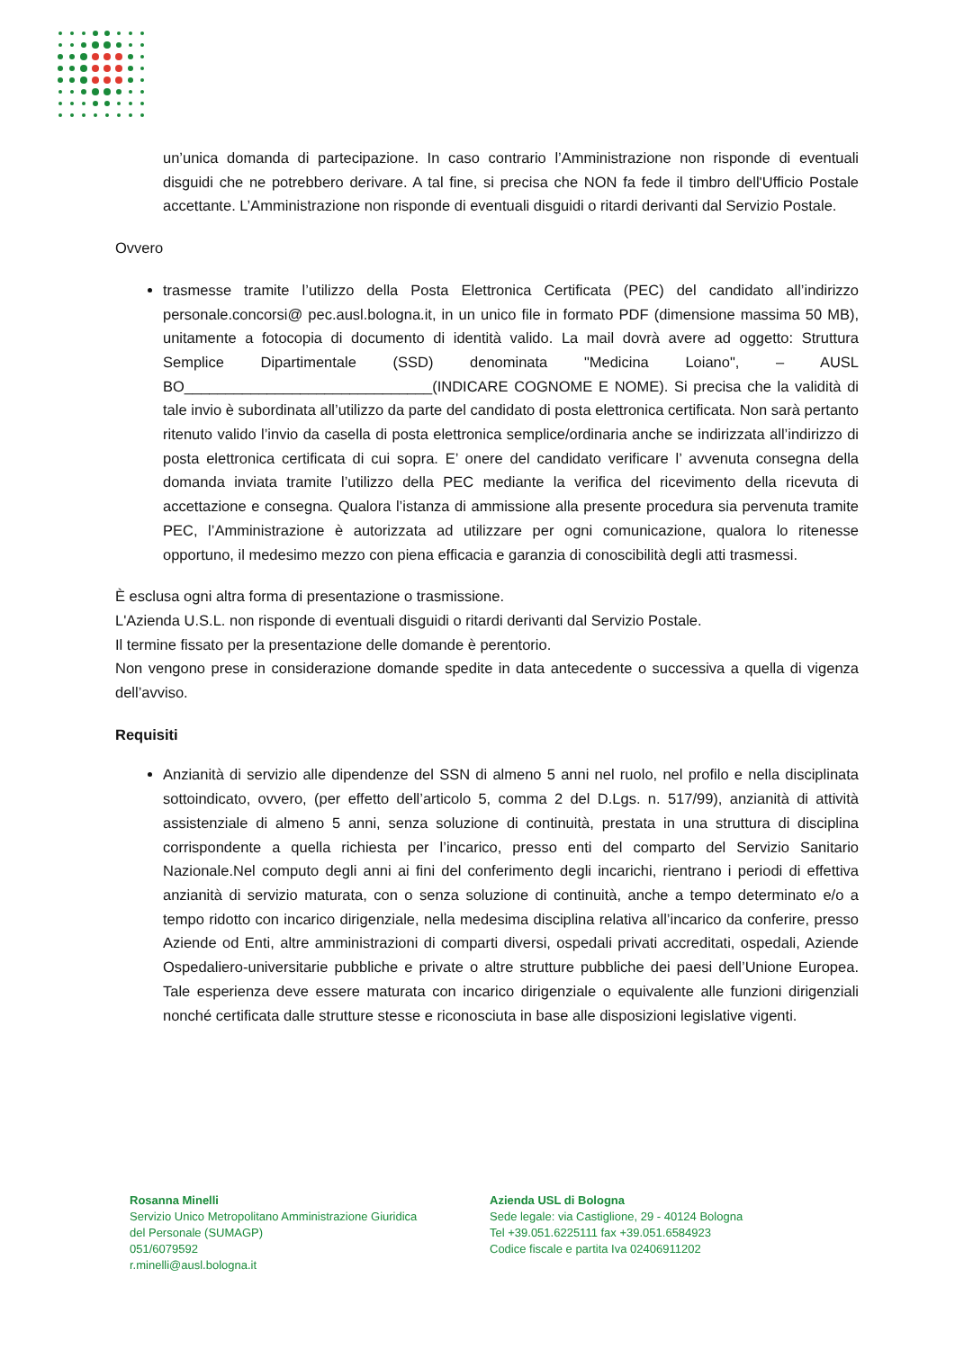un’unica domanda di partecipazione. In caso contrario l’Amministrazione non risponde di eventuali disguidi che ne potrebbero derivare. A tal fine, si precisa che NON fa fede il timbro dell'Ufficio Postale accettante. L’Amministrazione non risponde di eventuali disguidi o ritardi derivanti dal Servizio Postale.
Ovvero
trasmesse tramite l’utilizzo della Posta Elettronica Certificata (PEC) del candidato all’indirizzo personale.concorsi@ pec.ausl.bologna.it, in un unico file in formato PDF (dimensione massima 50 MB), unitamente a fotocopia di documento di identità valido. La mail dovrà avere ad oggetto: Struttura Semplice Dipartimentale (SSD) denominata "Medicina Loiano", – AUSL BO______________________________(INDICARE COGNOME E NOME). Si precisa che la validità di tale invio è subordinata all’utilizzo da parte del candidato di posta elettronica certificata. Non sarà pertanto ritenuto valido l’invio da casella di posta elettronica semplice/ordinaria anche se indirizzata all’indirizzo di posta elettronica certificata di cui sopra. E’ onere del candidato verificare l’ avvenuta consegna della domanda inviata tramite l’utilizzo della PEC mediante la verifica del ricevimento della ricevuta di accettazione e consegna. Qualora l’istanza di ammissione alla presente procedura sia pervenuta tramite PEC, l’Amministrazione è autorizzata ad utilizzare per ogni comunicazione, qualora lo ritenesse opportuno, il medesimo mezzo con piena efficacia e garanzia di conoscibilità degli atti trasmessi.
È esclusa ogni altra forma di presentazione o trasmissione.
L'Azienda U.S.L. non risponde di eventuali disguidi o ritardi derivanti dal Servizio Postale.
Il termine fissato per la presentazione delle domande è perentorio.
Non vengono prese in considerazione domande spedite in data antecedente o successiva a quella di vigenza dell’avviso.
Requisiti
Anzianità di servizio alle dipendenze del SSN di almeno 5 anni nel ruolo, nel profilo e nella disciplinata sottoindicato, ovvero, (per effetto dell’articolo 5, comma 2 del D.Lgs. n. 517/99), anzianità di attività assistenziale di almeno 5 anni, senza soluzione di continuità, prestata in una struttura di disciplina corrispondente a quella richiesta per l’incarico, presso enti del comparto del Servizio Sanitario Nazionale.Nel computo degli anni ai fini del conferimento degli incarichi, rientrano i periodi di effettiva anzianità di servizio maturata, con o senza soluzione di continuità, anche a tempo determinato e/o a tempo ridotto con incarico dirigenziale, nella medesima disciplina relativa all’incarico da conferire, presso Aziende od Enti, altre amministrazioni di comparti diversi, ospedali privati accreditati, ospedali, Aziende Ospedaliero-universitarie pubbliche e private o altre strutture pubbliche dei paesi dell’Unione Europea. Tale esperienza deve essere maturata con incarico dirigenziale o equivalente alle funzioni dirigenziali nonché certificata dalle strutture stesse e riconosciuta in base alle disposizioni legislative vigenti.
Rosanna Minelli
Servizio Unico Metropolitano Amministrazione Giuridica
del Personale (SUMAGP)
051/6079592
r.minelli@ausl.bologna.it
Azienda USL di Bologna
Sede legale: via Castiglione, 29 - 40124 Bologna
Tel +39.051.6225111 fax +39.051.6584923
Codice fiscale e partita Iva 02406911202